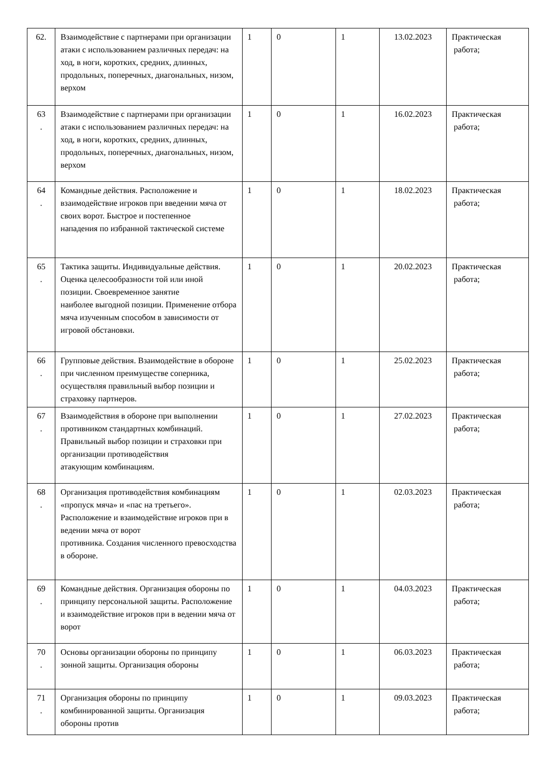| 62. | Взаимодействие с партнерами при организации атаки с использованием различных передач: на ход, в ноги, коротких, средних, длинных, продольных, поперечных, диагональных, низом, верхом | 1 | 0 | 1 | 13.02.2023 | Практическая работа; |
| 63 . | Взаимодействие с партнерами при организации атаки с использованием различных передач: на ход, в ноги, коротких, средних, длинных, продольных, поперечных, диагональных, низом, верхом | 1 | 0 | 1 | 16.02.2023 | Практическая работа; |
| 64 . | Командные действия. Расположение и взаимодействие игроков при введении мяча от своих ворот. Быстрое и постепенное нападения по избранной тактической системе | 1 | 0 | 1 | 18.02.2023 | Практическая работа; |
| 65 . | Тактика защиты. Индивидуальные действия. Оценка целесообразности той или иной позиции. Своевременное занятие наиболее выгодной позиции. Применение отбора мяча изученным способом в зависимости от игровой обстановки. | 1 | 0 | 1 | 20.02.2023 | Практическая работа; |
| 66 . | Групповые действия. Взаимодействие в обороне при численном преимуществе соперника, осуществляя правильный выбор позиции и страховку партнеров. | 1 | 0 | 1 | 25.02.2023 | Практическая работа; |
| 67 . | Взаимодействия в обороне при выполнении противником стандартных комбинаций. Правильный выбор позиции и страховки при организации противодействия атакующим комбинациям. | 1 | 0 | 1 | 27.02.2023 | Практическая работа; |
| 68 . | Организация противодействия комбинациям «пропуск мяча» и «пас на третьего». Расположение и взаимодействие игроков при в ведении мяча от ворот противника. Создания численного превосходства в обороне. | 1 | 0 | 1 | 02.03.2023 | Практическая работа; |
| 69 . | Командные действия. Организация обороны по принципу персональной защиты. Расположение и взаимодействие игроков при в ведении мяча от ворот | 1 | 0 | 1 | 04.03.2023 | Практическая работа; |
| 70 . | Основы организации обороны по принципу зонной защиты. Организация обороны | 1 | 0 | 1 | 06.03.2023 | Практическая работа; |
| 71 . | Организация обороны по принципу комбинированной защиты. Организация обороны против | 1 | 0 | 1 | 09.03.2023 | Практическая работа; |